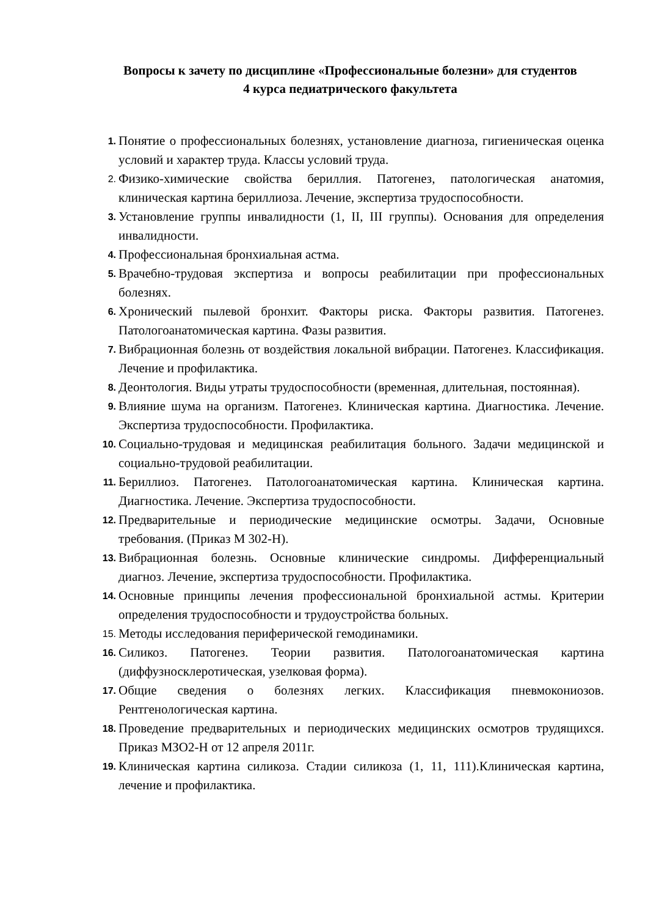Вопросы к зачету по дисциплине «Профессиональные болезни» для студентов
4 курса педиатрического факультета
1.
Понятие о профессиональных болезнях, установление диагноза, гигиеническая оценка условий и характер труда. Классы условий труда.
2.
Физико-химические свойства бериллия. Патогенез, патологическая анатомия, клиническая картина бериллиоза. Лечение, экспертиза трудоспособности.
3.
Установление группы инвалидности (1, II, III группы). Основания для определения инвалидности.
4.
Профессиональная бронхиальная астма.
5.
Врачебно-трудовая экспертиза и вопросы реабилитации при профессиональных болезнях.
6.
Хронический пылевой бронхит. Факторы риска. Факторы развития. Патогенез. Патологоанатомическая картина. Фазы развития.
7.
Вибрационная болезнь от воздействия локальной вибрации. Патогенез. Классификация. Лечение и профилактика.
8.
Деонтология. Виды утраты трудоспособности (временная, длительная, постоянная).
9.
Влияние шума на организм. Патогенез. Клиническая картина. Диагностика. Лечение. Экспертиза трудоспособности. Профилактика.
10.
Социально-трудовая и медицинская реабилитация больного. Задачи медицинской и социально-трудовой реабилитации.
11.
Бериллиоз. Патогенез. Патологоанатомическая картина. Клиническая картина. Диагностика. Лечение. Экспертиза трудоспособности.
12.
Предварительные и периодические медицинские осмотры. Задачи, Основные требования. (Приказ М 302-Н).
13.
Вибрационная болезнь. Основные клинические синдромы. Дифференциальный диагноз. Лечение, экспертиза трудоспособности. Профилактика.
14.
Основные принципы лечения профессиональной бронхиальной астмы. Критерии определения трудоспособности и трудоустройства больных.
15.
Методы исследования периферической гемодинамики.
16.
Силикоз. Патогенез. Теории развития. Патологоанатомическая картина (диффузносклеротическая, узелковая форма).
17.
Общие сведения о болезнях легких. Классификация пневмокониозов. Рентгенологическая картина.
18.
Проведение предварительных и периодических медицинских осмотров трудящихся. Приказ МЗО2-Н от 12 апреля 2011г.
19.
Клиническая картина силикоза. Стадии силикоза (1, 11, 111).Клиническая картина, лечение и профилактика.